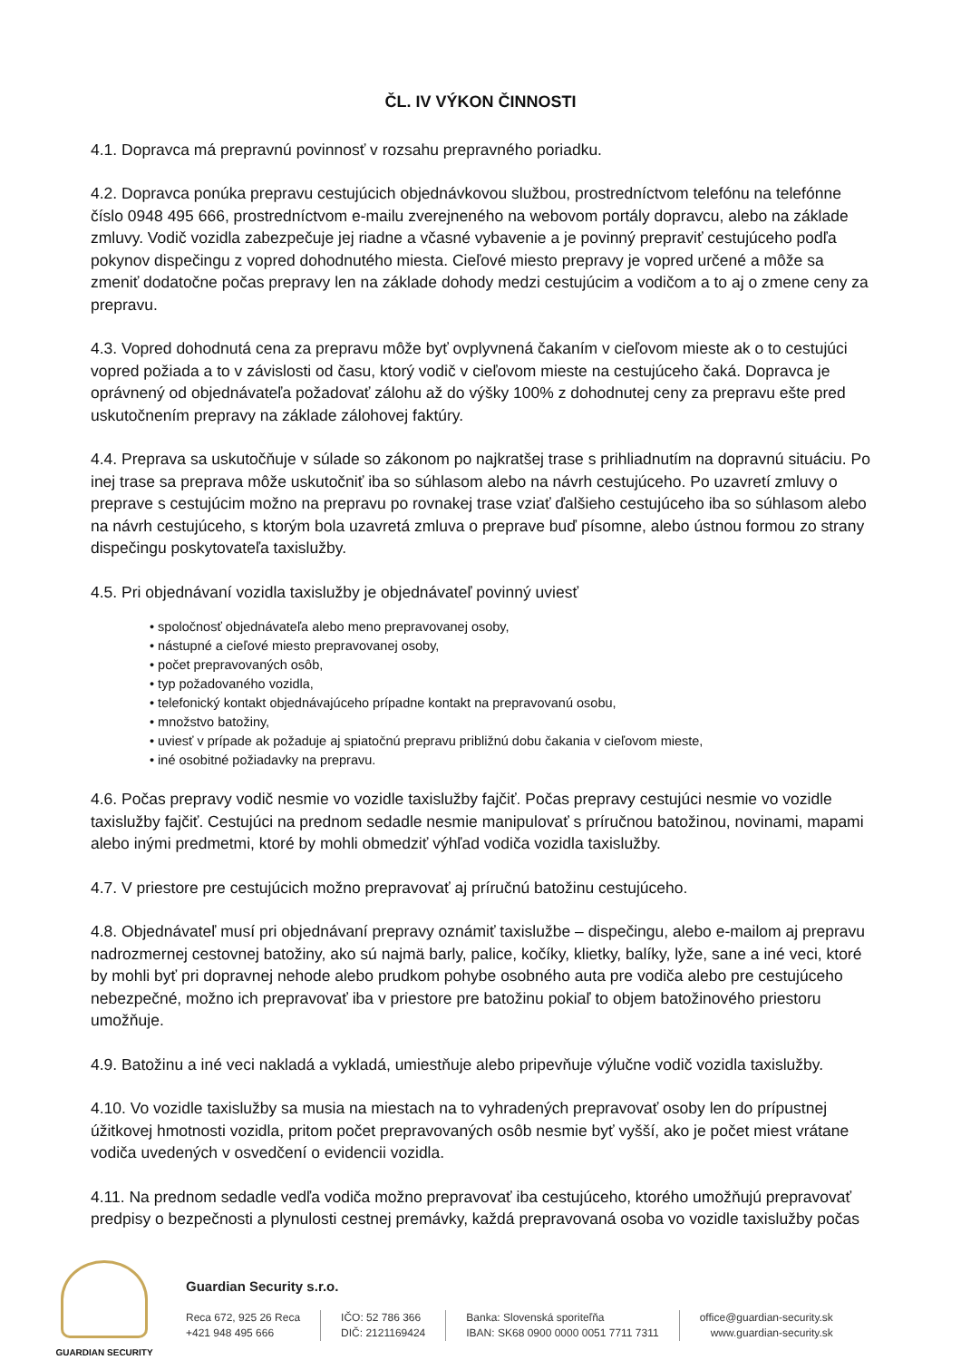ČL. IV VÝKON ČINNOSTI
4.1. Dopravca má prepravnú povinnosť v rozsahu prepravného poriadku.
4.2. Dopravca ponúka prepravu cestujúcich objednávkovou službou, prostredníctvom telefónu na telefónne číslo 0948 495 666, prostredníctvom e-mailu zverejneného na webovom portály dopravcu, alebo na základe zmluvy. Vodič vozidla zabezpečuje jej riadne a včasné vybavenie a je povinný prepraviť cestujúceho podľa pokynov dispečingu z vopred dohodnutého miesta. Cieľové miesto prepravy je vopred určené a môže sa zmeniť dodatočne počas prepravy len na základe dohody medzi cestujúcim a vodičom a to aj o zmene ceny za prepravu.
4.3. Vopred dohodnutá cena za prepravu môže byť ovplyvnená čakaním v cieľovom mieste ak o to cestujúci vopred požiada a to v závislosti od času, ktorý vodič v cieľovom mieste na cestujúceho čaká. Dopravca je oprávnený od objednávateľa požadovať zálohu až do výšky 100% z dohodnutej ceny za prepravu ešte pred uskutočnením prepravy na základe zálohovej faktúry.
4.4. Preprava sa uskutočňuje v súlade so zákonom po najkratšej trase s prihliadnutím na dopravnú situáciu. Po inej trase sa preprava môže uskutočniť iba so súhlasom alebo na návrh cestujúceho. Po uzavretí zmluvy o preprave s cestujúcim možno na prepravu po rovnakej trase vziať ďalšieho cestujúceho iba so súhlasom alebo na návrh cestujúceho, s ktorým bola uzavretá zmluva o preprave buď písomne, alebo ústnou formou zo strany dispečingu poskytovateľa taxislužby.
4.5. Pri objednávaní vozidla taxislužby je objednávateľ povinný uviesť
• spoločnosť objednávateľa alebo meno prepravovanej osoby,
• nástupné a cieľové miesto prepravovanej osoby,
• počet prepravovaných osôb,
• typ požadovaného vozidla,
• telefonický kontakt objednávajúceho prípadne kontakt na prepravovanú osobu,
• množstvo batožiny,
• uviesť v prípade ak požaduje aj spiatočnú prepravu približnú dobu čakania v cieľovom mieste,
• iné osobitné požiadavky na prepravu.
4.6. Počas prepravy vodič nesmie vo vozidle taxislužby fajčiť. Počas prepravy cestujúci nesmie vo vozidle taxislužby fajčiť. Cestujúci na prednom sedadle nesmie manipulovať s príručnou batožinou, novinami, mapami alebo inými predmetmi, ktoré by mohli obmedziť výhľad vodiča vozidla taxislužby.
4.7. V priestore pre cestujúcich možno prepravovať aj príručnú batožinu cestujúceho.
4.8. Objednávateľ musí pri objednávaní prepravy oznámiť taxislužbe – dispečingu, alebo e-mailom aj prepravu nadrozmernej cestovnej batožiny, ako sú najmä barly, palice, kočíky, klietky, balíky, lyže, sane a iné veci, ktoré by mohli byť pri dopravnej nehode alebo prudkom pohybe osobného auta pre vodiča alebo pre cestujúceho nebezpečné, možno ich prepravovať iba v priestore pre batožinu pokiaľ to objem batožinového priestoru umožňuje.
4.9. Batožinu a iné veci nakladá a vykladá, umiestňuje alebo pripevňuje výlučne vodič vozidla taxislužby.
4.10. Vo vozidle taxislužby sa musia na miestach na to vyhradených prepravovať osoby len do prípustnej úžitkovej hmotnosti vozidla, pritom počet prepravovaných osôb nesmie byť vyšší, ako je počet miest vrátane vodiča uvedených v osvedčení o evidencii vozidla.
4.11. Na prednom sedadle vedľa vodiča možno prepravovať iba cestujúceho, ktorého umožňujú prepravovať predpisy o bezpečnosti a plynulosti cestnej premávky, každá prepravovaná osoba vo vozidle taxislužby počas
GUARDIAN SECURITY
Guardian Security s.r.o.
Reca 672, 925 26 Reca
+421 948 495 666
IČO: 52 786 366
DIČ: 2121169424
Banka: Slovenská sporiteľňa
IBAN: SK68 0900 0000 0051 7711 7311
office@guardian-security.sk
www.guardian-security.sk